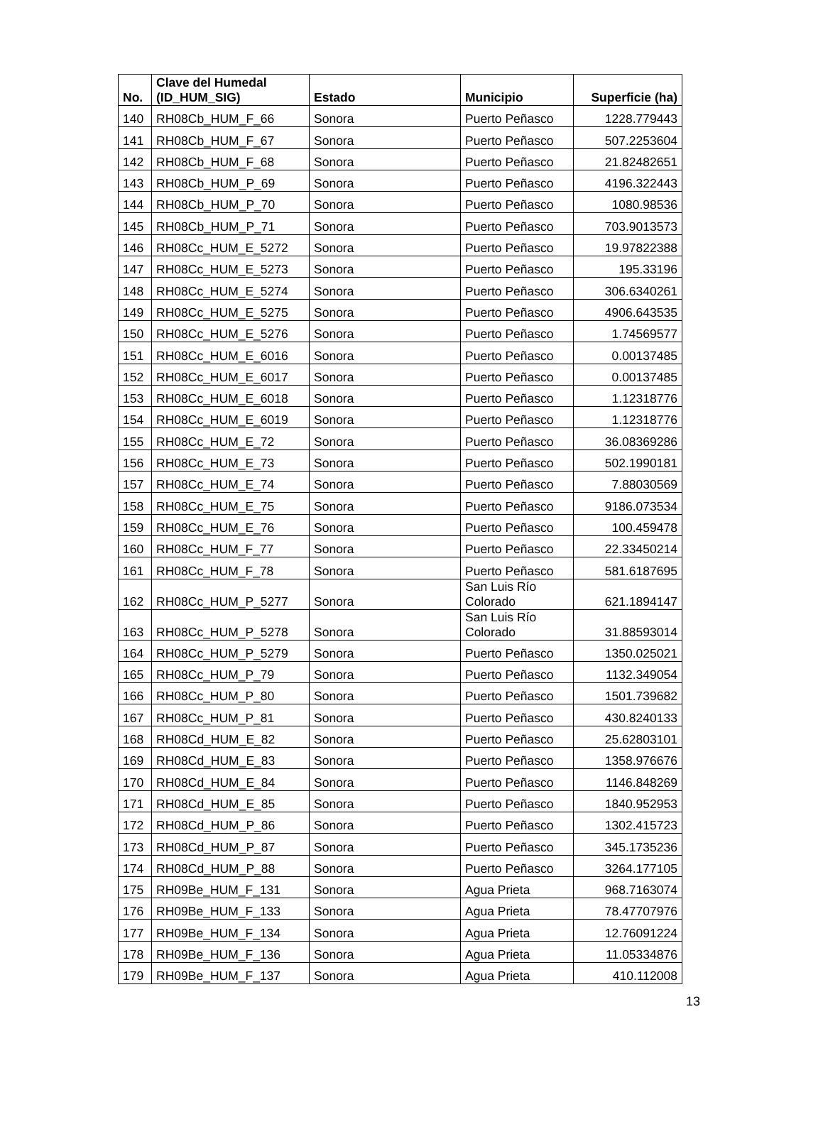| No. | Clave del Humedal (ID_HUM_SIG) | Estado | Municipio | Superficie (ha) |
| --- | --- | --- | --- | --- |
| 140 | RH08Cb_HUM_F_66 | Sonora | Puerto Peñasco | 1228.779443 |
| 141 | RH08Cb_HUM_F_67 | Sonora | Puerto Peñasco | 507.2253604 |
| 142 | RH08Cb_HUM_F_68 | Sonora | Puerto Peñasco | 21.82482651 |
| 143 | RH08Cb_HUM_P_69 | Sonora | Puerto Peñasco | 4196.322443 |
| 144 | RH08Cb_HUM_P_70 | Sonora | Puerto Peñasco | 1080.98536 |
| 145 | RH08Cb_HUM_P_71 | Sonora | Puerto Peñasco | 703.9013573 |
| 146 | RH08Cc_HUM_E_5272 | Sonora | Puerto Peñasco | 19.97822388 |
| 147 | RH08Cc_HUM_E_5273 | Sonora | Puerto Peñasco | 195.33196 |
| 148 | RH08Cc_HUM_E_5274 | Sonora | Puerto Peñasco | 306.6340261 |
| 149 | RH08Cc_HUM_E_5275 | Sonora | Puerto Peñasco | 4906.643535 |
| 150 | RH08Cc_HUM_E_5276 | Sonora | Puerto Peñasco | 1.74569577 |
| 151 | RH08Cc_HUM_E_6016 | Sonora | Puerto Peñasco | 0.00137485 |
| 152 | RH08Cc_HUM_E_6017 | Sonora | Puerto Peñasco | 0.00137485 |
| 153 | RH08Cc_HUM_E_6018 | Sonora | Puerto Peñasco | 1.12318776 |
| 154 | RH08Cc_HUM_E_6019 | Sonora | Puerto Peñasco | 1.12318776 |
| 155 | RH08Cc_HUM_E_72 | Sonora | Puerto Peñasco | 36.08369286 |
| 156 | RH08Cc_HUM_E_73 | Sonora | Puerto Peñasco | 502.1990181 |
| 157 | RH08Cc_HUM_E_74 | Sonora | Puerto Peñasco | 7.88030569 |
| 158 | RH08Cc_HUM_E_75 | Sonora | Puerto Peñasco | 9186.073534 |
| 159 | RH08Cc_HUM_E_76 | Sonora | Puerto Peñasco | 100.459478 |
| 160 | RH08Cc_HUM_F_77 | Sonora | Puerto Peñasco | 22.33450214 |
| 161 | RH08Cc_HUM_F_78 | Sonora | Puerto Peñasco | 581.6187695 |
| 162 | RH08Cc_HUM_P_5277 | Sonora | San Luis Río Colorado | 621.1894147 |
| 163 | RH08Cc_HUM_P_5278 | Sonora | San Luis Río Colorado | 31.88593014 |
| 164 | RH08Cc_HUM_P_5279 | Sonora | Puerto Peñasco | 1350.025021 |
| 165 | RH08Cc_HUM_P_79 | Sonora | Puerto Peñasco | 1132.349054 |
| 166 | RH08Cc_HUM_P_80 | Sonora | Puerto Peñasco | 1501.739682 |
| 167 | RH08Cc_HUM_P_81 | Sonora | Puerto Peñasco | 430.8240133 |
| 168 | RH08Cd_HUM_E_82 | Sonora | Puerto Peñasco | 25.62803101 |
| 169 | RH08Cd_HUM_E_83 | Sonora | Puerto Peñasco | 1358.976676 |
| 170 | RH08Cd_HUM_E_84 | Sonora | Puerto Peñasco | 1146.848269 |
| 171 | RH08Cd_HUM_E_85 | Sonora | Puerto Peñasco | 1840.952953 |
| 172 | RH08Cd_HUM_P_86 | Sonora | Puerto Peñasco | 1302.415723 |
| 173 | RH08Cd_HUM_P_87 | Sonora | Puerto Peñasco | 345.1735236 |
| 174 | RH08Cd_HUM_P_88 | Sonora | Puerto Peñasco | 3264.177105 |
| 175 | RH09Be_HUM_F_131 | Sonora | Agua Prieta | 968.7163074 |
| 176 | RH09Be_HUM_F_133 | Sonora | Agua Prieta | 78.47707976 |
| 177 | RH09Be_HUM_F_134 | Sonora | Agua Prieta | 12.76091224 |
| 178 | RH09Be_HUM_F_136 | Sonora | Agua Prieta | 11.05334876 |
| 179 | RH09Be_HUM_F_137 | Sonora | Agua Prieta | 410.112008 |
13